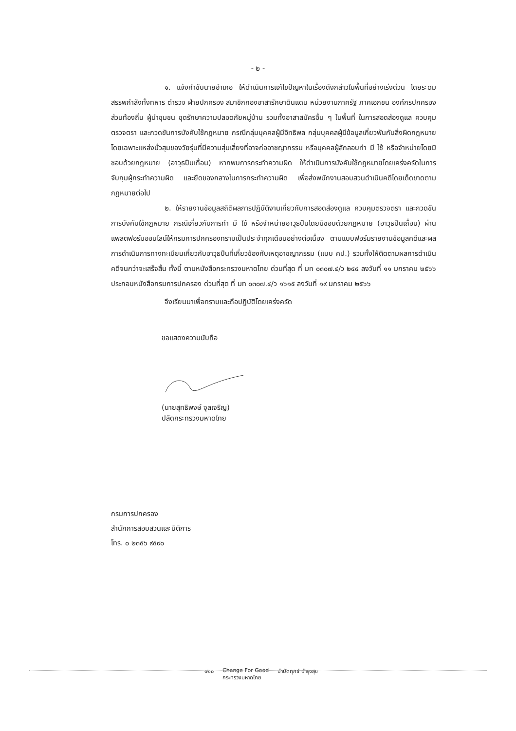- ๒ -
๑. แจ้งกำชับนายอำเภอ ให้ดำเนินการแก้ไขปัญหาในเรื่องดังกล่าวในพื้นที่อย่างเร่งด่วน โดยระดมสรรพกำลังทั้งทหาร ตำรวจ ฝ่ายปกครอง สมาชิกกองอาสารักษาดินแดน หน่วยงานภาครัฐ ภาคเอกชน องค์กรปกครองส่วนท้องถิ่น ผู้นำชุมชน ชุดรักษาความปลอดภัยหมู่บ้าน รวมทั้งอาสาสมัครอื่น ๆ ในพื้นที่ ในการสอดส่องดูแล ควบคุมตรวจตรา และกวดขันการบังคับใช้กฎหมาย กรณีกลุ่มบุคคลผู้มีอิทธิพล กลุ่มบุคคลผู้มีข้อมูลเกี่ยวพันกับสิ่งผิดกฎหมาย โดยเฉพาะแหล่งมั่วสุมของวัยรุ่นที่มีความสุ่มเสี่ยงที่อาจก่ออาชญากรรม หรือบุคคลผู้ลักลอบทำ มี ใช้ หรือจำหน่ายโดยมิชอบด้วยกฎหมาย (อาวุธปืนเถื่อน) หากพบการกระทำความผิด ให้ดำเนินการบังคับใช้กฎหมายโดยเคร่งครัดในการจับกุมผู้กระทำความผิด และยึดของกลางในการกระทำความผิด เพื่อส่งพนักงานสอบสวนดำเนินคดีโดยเด็ดขาดตามกฎหมายต่อไป
๒. ให้รายงานข้อมูลสถิติผลการปฏิบัติงานเกี่ยวกับการสอดส่องดูแล ควบคุมตรวจตรา และกวดขันการบังคับใช้กฎหมาย กรณีเกี่ยวกับการทำ มี ใช้ หรือจำหน่ายอาวุธปืนโดยมิชอบด้วยกฎหมาย (อาวุธปืนเถื่อน) ผ่านแพลตฟอร์มออนไลน์ให้กรมการปกครองทราบเป็นประจำทุกเดือนอย่างต่อเนื่อง ตามแบบฟอร์มรายงานข้อมูลคดีและผลการดำเนินการทางทะเบียนเกี่ยวกับอาวุธปืนที่เกี่ยวข้องกับเหตุอาชญากรรม (แบบ คป.) รวมทั้งให้ติดตามผลการดำเนินคดีจนกว่าจะเสร็จสิ้น ทั้งนี้ ตามหนังสือกระทรวงมหาดไทย ด่วนที่สุด ที่ มท ๐๓๐๗.๔/ว ๒๔๔ ลงวันที่ ๑๑ มกราคม ๒๕๖๖ ประกอบหนังสือกรมการปกครอง ด่วนที่สุด ที่ มท ๐๓๐๗.๔/ว ๑๖๑๕ ลงวันที่ ๑๙ มกราคม ๒๕๖๖
จึงเรียนมาเพื่อทราบและถือปฏิบัติโดยเคร่งครัด
ขอแสดงความนับถือ
(นายสุทธิพงษ์ จุลเจริญ)
ปลัดกระทรวงมหาดไทย
กรมการปกครอง
สำนักการสอบสวนและนิติการ
โทร. ๐ ๒๓๕๖ ๙๕๙๐
๑๒๐ Change For Good
กระทรวงมหาดไทย บำบัดทุกข์ บำรุงสุข